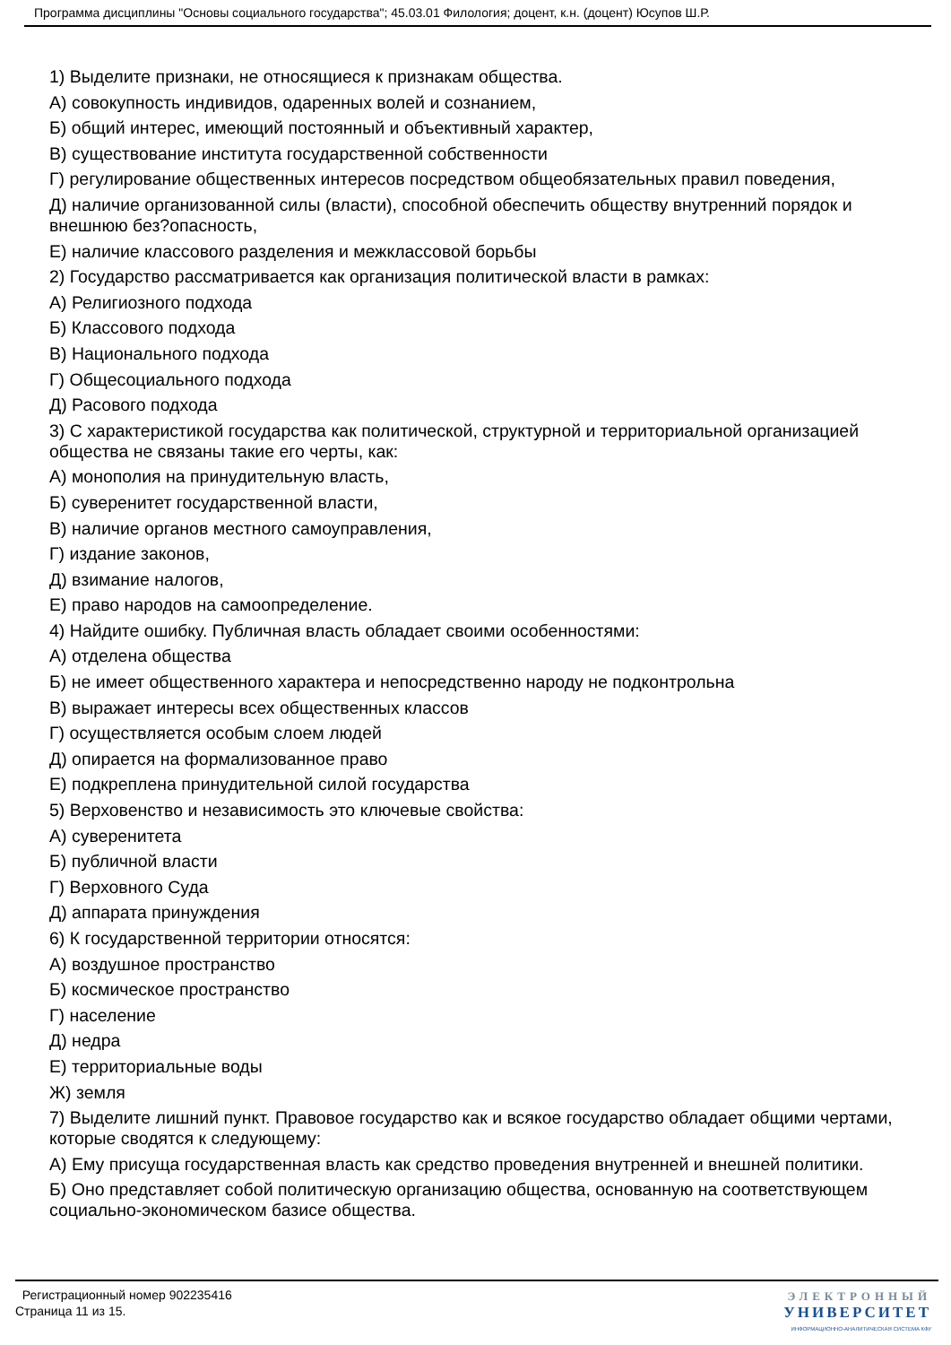Программа дисциплины "Основы социального государства"; 45.03.01 Филология; доцент, к.н. (доцент) Юсупов Ш.Р.
1) Выделите признаки, не относящиеся к признакам общества.
А) совокупность индивидов, одаренных волей и сознанием,
Б) общий интерес, имеющий постоянный и объективный характер,
В) существование института государственной собственности
Г) регулирование общественных интересов посредством общеобязательных правил поведения,
Д) наличие организованной силы (власти), способной обеспечить обществу внутренний порядок и внешнюю без?опасность,
Е) наличие классового разделения и межклассовой борьбы
2) Государство рассматривается как организация политической власти в рамках:
А) Религиозного подхода
Б) Классового подхода
В) Национального подхода
Г) Общесоциального подхода
Д) Расового подхода
3) С характеристикой государства как политической, структурной и территориальной организацией общества не связаны такие его черты, как:
А) монополия на принудительную власть,
Б) суверенитет государственной власти,
В) наличие органов местного самоуправления,
Г) издание законов,
Д) взимание налогов,
Е) право народов на самоопределение.
4) Найдите ошибку. Публичная власть обладает своими особенностями:
А) отделена общества
Б) не имеет общественного характера и непосредственно народу не подконтрольна
В) выражает интересы всех общественных классов
Г) осуществляется особым слоем людей
Д) опирается на формализованное право
Е) подкреплена принудительной силой государства
5) Верховенство и независимость это ключевые свойства:
А) суверенитета
Б) публичной власти
Г) Верховного Суда
Д) аппарата принуждения
6) К государственной территории относятся:
А) воздушное пространство
Б) космическое пространство
Г) население
Д) недра
Е) территориальные воды
Ж) земля
7) Выделите лишний пункт. Правовое государство как и всякое государство обладает общими чертами, которые сводятся к следующему:
А) Ему присуща государственная власть как средство проведения внутренней и внешней политики.
Б) Оно представляет собой политическую организацию общества, основанную на соответствующем социально-экономическом базисе общества.
Регистрационный номер 902235416
Страница 11 из 15.
ЭЛЕКТРОННЫЙ
УНИВЕРСИТЕТ
ИНФОРМАЦИОННО-АНАЛИТИЧЕСКАЯ СИСТЕМА КФУ